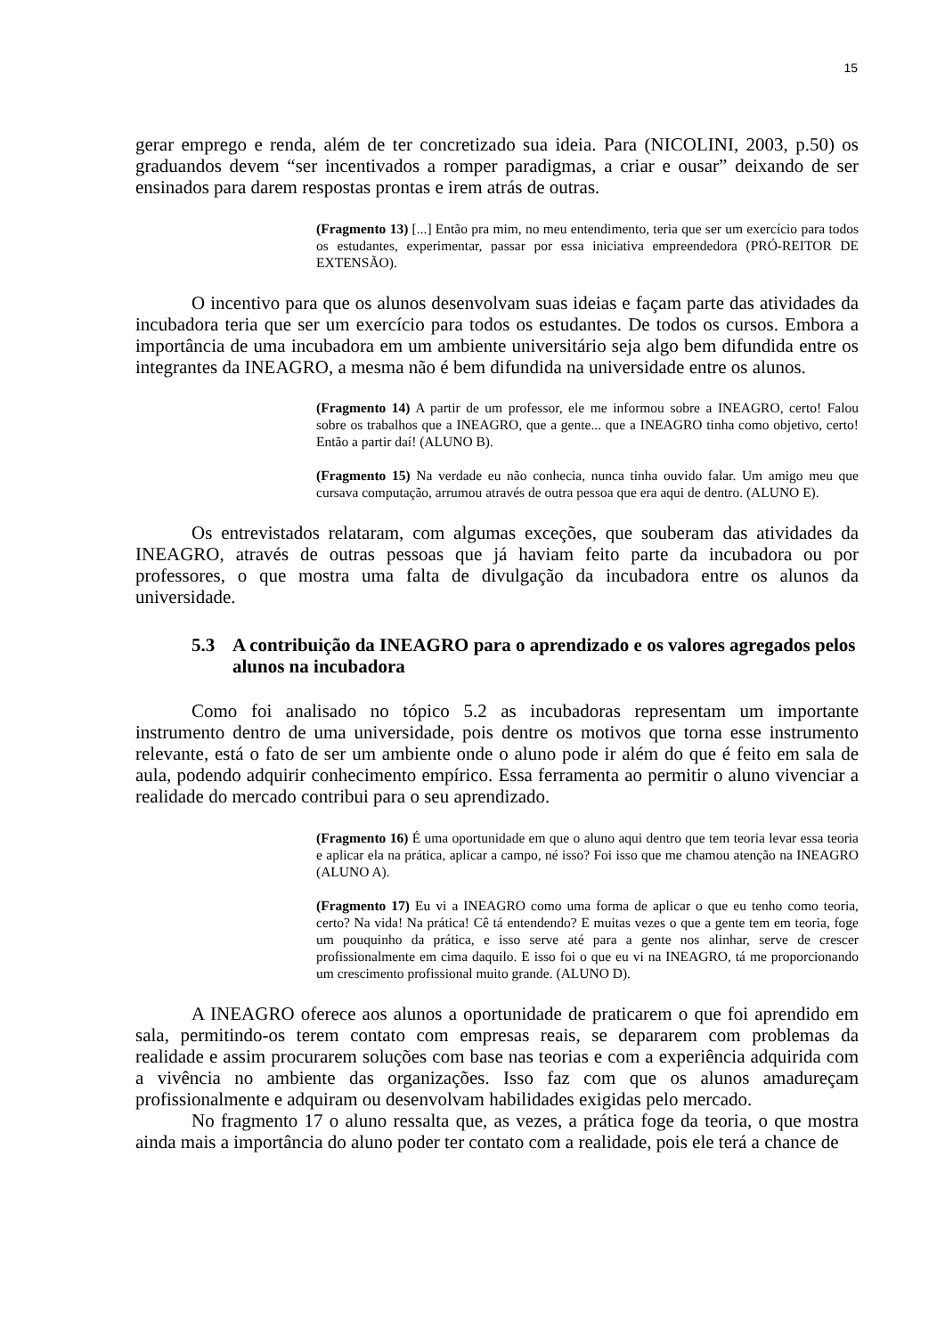15
gerar emprego e renda, além de ter concretizado sua ideia. Para (NICOLINI, 2003, p.50) os graduandos devem “ser incentivados a romper paradigmas, a criar e ousar” deixando de ser ensinados para darem respostas prontas e irem atrás de outras.
(Fragmento 13) [...] Então pra mim, no meu entendimento, teria que ser um exercício para todos os estudantes, experimentar, passar por essa iniciativa empreendedora (PRÓ-REITOR DE EXTENSÃO).
O incentivo para que os alunos desenvolvam suas ideias e façam parte das atividades da incubadora teria que ser um exercício para todos os estudantes. De todos os cursos. Embora a importância de uma incubadora em um ambiente universitário seja algo bem difundida entre os integrantes da INEAGRO, a mesma não é bem difundida na universidade entre os alunos.
(Fragmento 14) A partir de um professor, ele me informou sobre a INEAGRO, certo! Falou sobre os trabalhos que a INEAGRO, que a gente... que a INEAGRO tinha como objetivo, certo! Então a partir daí! (ALUNO B).
(Fragmento 15) Na verdade eu não conhecia, nunca tinha ouvido falar. Um amigo meu que cursava computação, arrumou através de outra pessoa que era aqui de dentro. (ALUNO E).
Os entrevistados relataram, com algumas exceções, que souberam das atividades da INEAGRO, através de outras pessoas que já haviam feito parte da incubadora ou por professores, o que mostra uma falta de divulgação da incubadora entre os alunos da universidade.
5.3 A contribuição da INEAGRO para o aprendizado e os valores agregados pelos alunos na incubadora
Como foi analisado no tópico 5.2 as incubadoras representam um importante instrumento dentro de uma universidade, pois dentre os motivos que torna esse instrumento relevante, está o fato de ser um ambiente onde o aluno pode ir além do que é feito em sala de aula, podendo adquirir conhecimento empírico. Essa ferramenta ao permitir o aluno vivenciar a realidade do mercado contribui para o seu aprendizado.
(Fragmento 16) É uma oportunidade em que o aluno aqui dentro que tem teoria levar essa teoria e aplicar ela na prática, aplicar a campo, né isso? Foi isso que me chamou atenção na INEAGRO (ALUNO A).
(Fragmento 17) Eu vi a INEAGRO como uma forma de aplicar o que eu tenho como teoria, certo? Na vida! Na prática! Cê tá entendendo? E muitas vezes o que a gente tem em teoria, foge um pouquinho da prática, e isso serve até para a gente nos alinhar, serve de crescer profissionalmente em cima daquilo. E isso foi o que eu vi na INEAGRO, tá me proporcionando um crescimento profissional muito grande. (ALUNO D).
A INEAGRO oferece aos alunos a oportunidade de praticarem o que foi aprendido em sala, permitindo-os terem contato com empresas reais, se depararem com problemas da realidade e assim procurarem soluções com base nas teorias e com a experiência adquirida com a vivência no ambiente das organizações. Isso faz com que os alunos amadureçam profissionalmente e adquiram ou desenvolvam habilidades exigidas pelo mercado.
No fragmento 17 o aluno ressalta que, as vezes, a prática foge da teoria, o que mostra ainda mais a importância do aluno poder ter contato com a realidade, pois ele terá a chance de